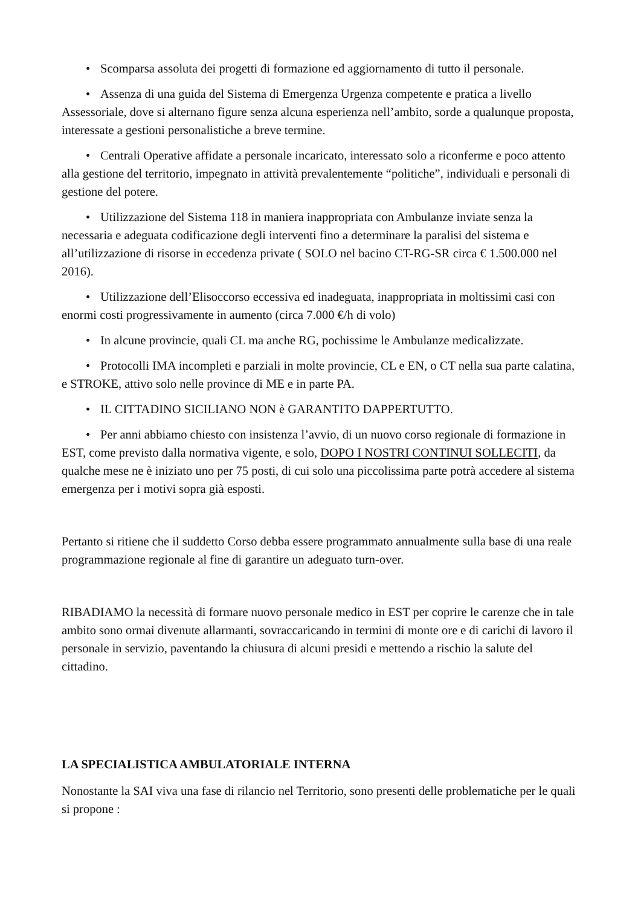• Scomparsa assoluta dei progetti di formazione ed aggiornamento di tutto il personale.
• Assenza di una guida del Sistema di Emergenza Urgenza competente e pratica a livello Assessoriale, dove si alternano figure senza alcuna esperienza nell’ambito, sorde a qualunque proposta, interessate a gestioni personalistiche a breve termine.
• Centrali Operative affidate a personale incaricato, interessato solo a riconferme e poco attento alla gestione del territorio, impegnato in attività prevalentemente “politiche”, individuali e personali di gestione del potere.
• Utilizzazione del Sistema 118 in maniera inappropriata con Ambulanze inviate senza la necessaria e adeguata codificazione degli interventi fino a determinare la paralisi del sistema e all’utilizzazione di risorse in eccedenza private ( SOLO nel bacino CT-RG-SR circa € 1.500.000 nel 2016).
• Utilizzazione dell’Elisoccorso eccessiva ed inadeguata, inappropriata in moltissimi casi con enormi costi progressivamente in aumento (circa 7.000 €/h di volo)
• In alcune provincie, quali CL ma anche RG, pochissime le Ambulanze medicalizzate.
• Protocolli IMA incompleti e parziali in molte provincie, CL e EN, o CT nella sua parte calatina, e STROKE, attivo solo nelle province di ME e in parte PA.
• IL CITTADINO SICILIANO NON è GARANTITO DAPPERTUTTO.
• Per anni abbiamo chiesto con insistenza l’avvio, di un nuovo corso regionale di formazione in EST, come previsto dalla normativa vigente, e solo, DOPO I NOSTRI CONTINUI SOLLECITI, da qualche mese ne è iniziato uno per 75 posti, di cui solo una piccolissima parte potrà accedere al sistema emergenza per i motivi sopra già esposti.
Pertanto si ritiene che il suddetto Corso debba essere programmato annualmente sulla base di una reale programmazione regionale al fine di garantire un adeguato turn-over.
RIBADIAMO la necessità di formare nuovo personale medico in EST per coprire le carenze che in tale ambito sono ormai divenute allarmanti, sovraccaricando in termini di monte ore e di carichi di lavoro il personale in servizio, paventando la chiusura di alcuni presidi e mettendo a rischio la salute del cittadino.
LA SPECIALISTICA AMBULATORIALE INTERNA
Nonostante la SAI viva una fase di rilancio nel Territorio, sono presenti delle problematiche per le quali si propone :